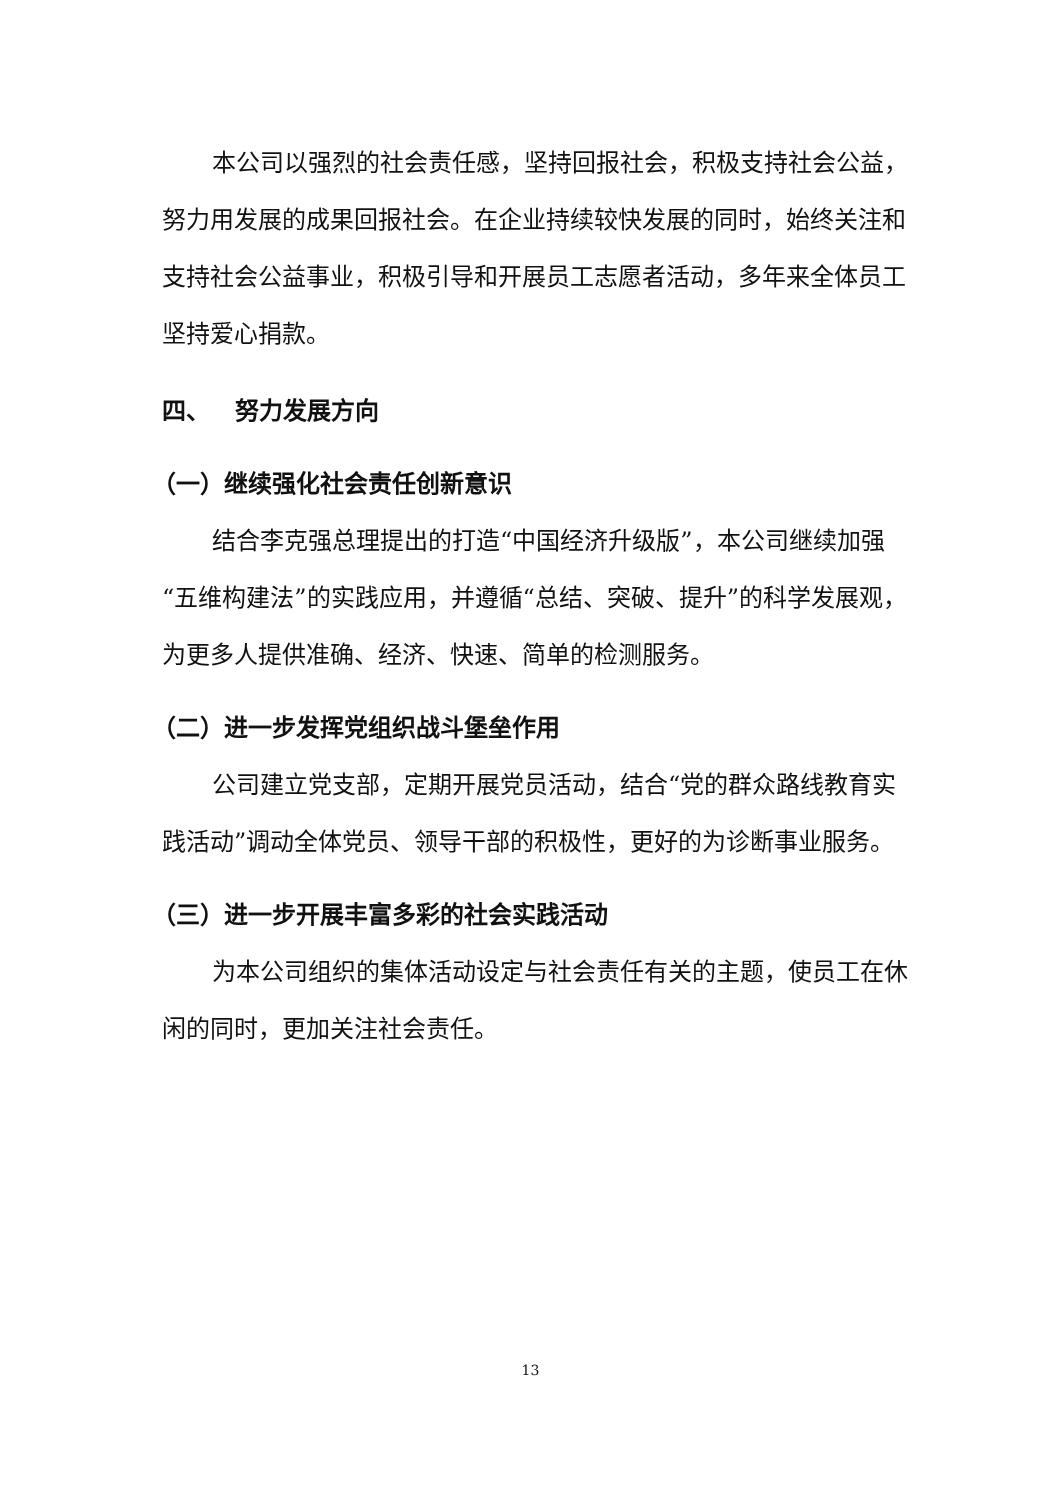本公司以强烈的社会责任感，坚持回报社会，积极支持社会公益，努力用发展的成果回报社会。在企业持续较快发展的同时，始终关注和支持社会公益事业，积极引导和开展员工志愿者活动，多年来全体员工坚持爱心捐款。
四、 努力发展方向
（一）继续强化社会责任创新意识
结合李克强总理提出的打造“中国经济升级版”，本公司继续加强“五维构建法”的实践应用，并遵循“总结、突破、提升”的科学发展观，为更多人提供准确、经济、快速、简单的检测服务。
（二）进一步发挥党组织战斗堡垒作用
公司建立党支部，定期开展党员活动，结合“党的群众路线教育实践活动”调动全体党员、领导干部的积极性，更好的为诊断事业服务。
（三）进一步开展丰富多彩的社会实践活动
为本公司组织的集体活动设定与社会责任有关的主题，使员工在休闲的同时，更加关注社会责任。
13